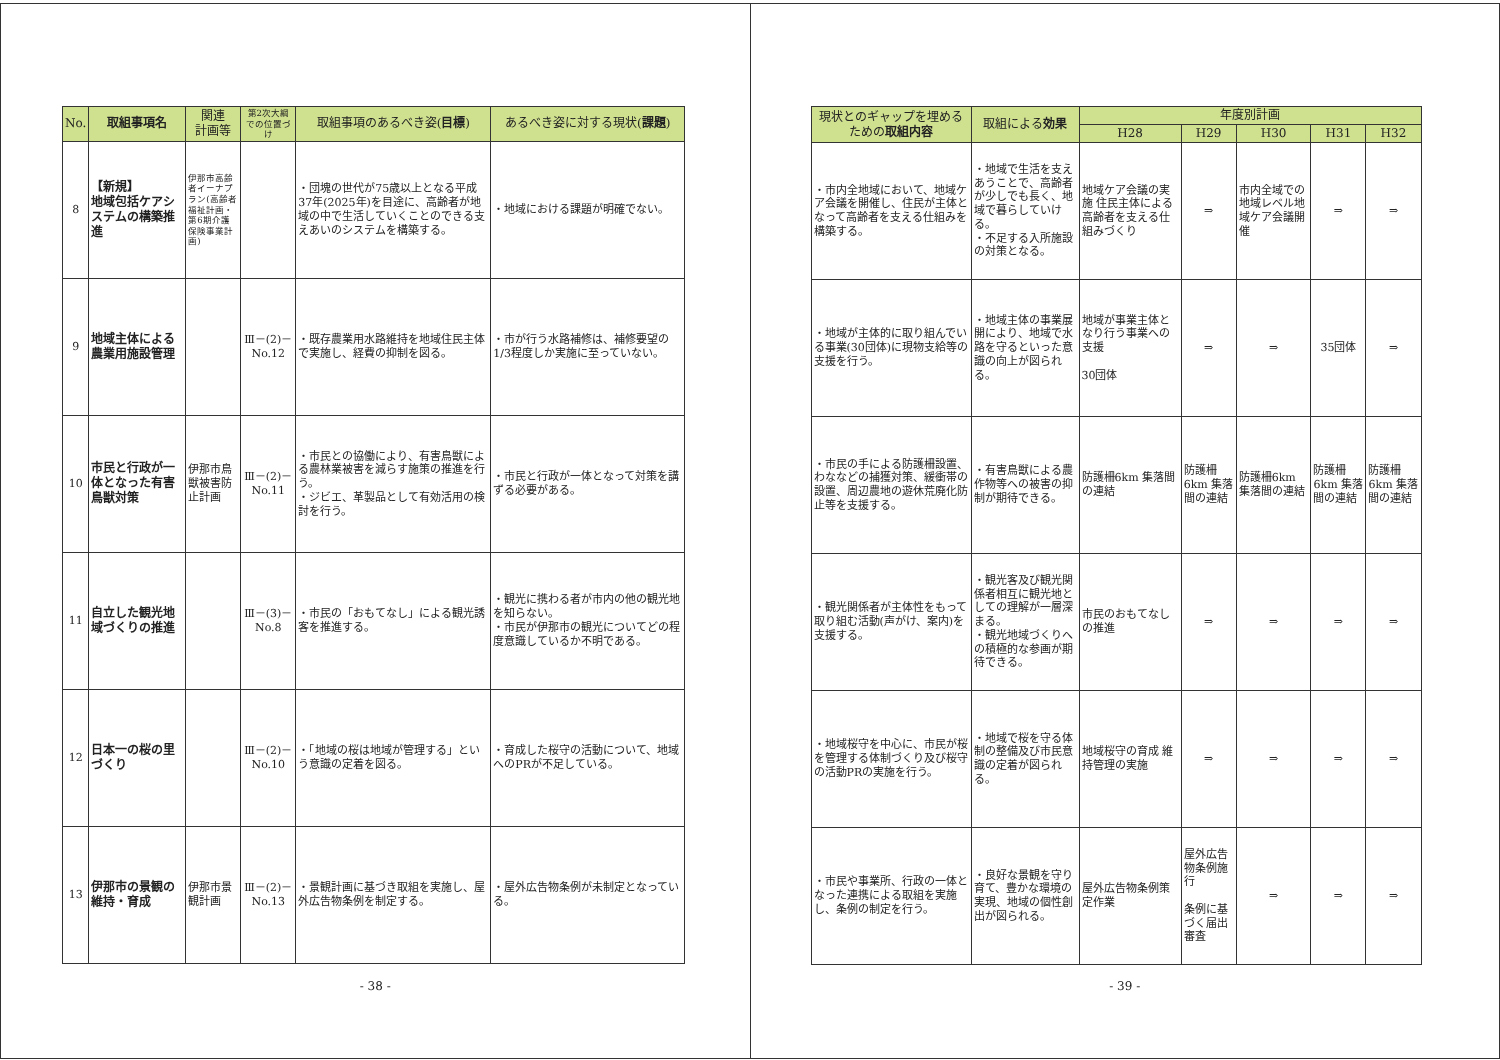| No. | 取組事項名 | 関連 計画等 | 第2次大綱での位置づけ | 取組事項のあるべき姿( 目標 ) | あるべき姿に対する現状( 課題 ) |
| --- | --- | --- | --- | --- | --- |
| 8 | 【新規】 地域包括ケアシステムの構築推進 | 伊那市高齢者イーナプラン(高齢者福祉計画・第6期介護保険事業計画) | | ・団塊の世代が75歳以上となる平成37年(2025年)を目途に、高齢者が地域の中で生活していくことのできる支えあいのシステムを構築する。 | ・地域における課題が明確でない。 |
| 9 | 地域主体による農業用施設管理 | | Ⅲ－(2)－No.12 | ・既存農業用水路維持を地域住民主体で実施し、経費の抑制を図る。 | ・市が行う水路補修は、補修要望の1/3程度しか実施に至っていない。 |
| 10 | 市民と行政が一体となった有害鳥獣対策 | 伊那市鳥獣被害防止計画 | Ⅲ－(2)－No.11 | ・市民との協働により、有害鳥獣による農林業被害を減らす施策の推進を行う。 ・ジビエ、革製品として有効活用の検討を行う。 | ・市民と行政が一体となって対策を講ずる必要がある。 |
| 11 | 自立した観光地域づくりの推進 | | Ⅲ－(3)－No.8 | ・市民の「おもてなし」による観光誘客を推進する。 | ・観光に携わる者が市内の他の観光地を知らない。 ・市民が伊那市の観光についてどの程度意識しているか不明である。 |
| 12 | 日本一の桜の里づくり | | Ⅲ－(2)－No.10 | ・「地域の桜は地域が管理する」という意識の定着を図る。 | ・育成した桜守の活動について、地域へのPRが不足している。 |
| 13 | 伊那市の景観の維持・育成 | 伊那市景観計画 | Ⅲ－(2)－No.13 | ・景観計画に基づき取組を実施し、屋外広告物条例を制定する。 | ・屋外広告物条例が未制定となっている。 |
- 38 -
| 現状とのギャップを埋めるための 取組内容 | 取組による 効果 | 年度別計画 | | | | |
| --- | --- | --- | --- | --- | --- | --- |
| | | H28 | H29 | H30 | H31 | H32 |
| ・市内全地域において、地域ケア会議を開催し、住民が主体となって高齢者を支える仕組みを構築する。 | ・地域で生活を支えあうことで、高齢者が少しでも長く、地域で暮らしていける。 ・不足する入所施設の対策となる。 | 地域ケア会議の実施 住民主体による高齢者を支える仕組みづくり | ⇒ | 市内全域での地域レベル地域ケア会議開催 | ⇒ | ⇒ |
| ・地域が主体的に取り組んでいる事業(30団体)に現物支給等の支援を行う。 | ・地域主体の事業展開により、地域で水路を守るといった意識の向上が図られる。 | 地域が事業主体となり行う事業への支援 30団体 | ⇒ | ⇒ | 35団体 | ⇒ |
| ・市民の手による防護柵設置、わななどの捕獲対策、緩衝帯の設置、周辺農地の遊休荒廃化防止等を支援する。 | ・有害鳥獣による農作物等への被害の抑制が期待できる。 | 防護柵6km 集落間の連結 | 防護柵6km 集落間の連結 | 防護柵6km 集落間の連結 | 防護柵6km 集落間の連結 | 防護柵6km 集落間の連結 |
| ・観光関係者が主体性をもって取り組む活動(声がけ、案内)を支援する。 | ・観光客及び観光関係者相互に観光地としての理解が一層深まる。 ・観光地域づくりへの積極的な参画が期待できる。 | 市民のおもてなしの推進 | ⇒ | ⇒ | ⇒ | ⇒ |
| ・地域桜守を中心に、市民が桜を管理する体制づくり及び桜守の活動PRの実施を行う。 | ・地域で桜を守る体制の整備及び市民意識の定着が図られる。 | 地域桜守の育成 維持管理の実施 | ⇒ | ⇒ | ⇒ | ⇒ |
| ・市民や事業所、行政の一体となった連携による取組を実施し、条例の制定を行う。 | ・良好な景観を守り育て、豊かな環境の実現、地域の個性創出が図られる。 | 屋外広告物条例策定作業 | 屋外広告物条例施行 条例に基づく届出審査 | ⇒ | ⇒ | ⇒ |
- 39 -